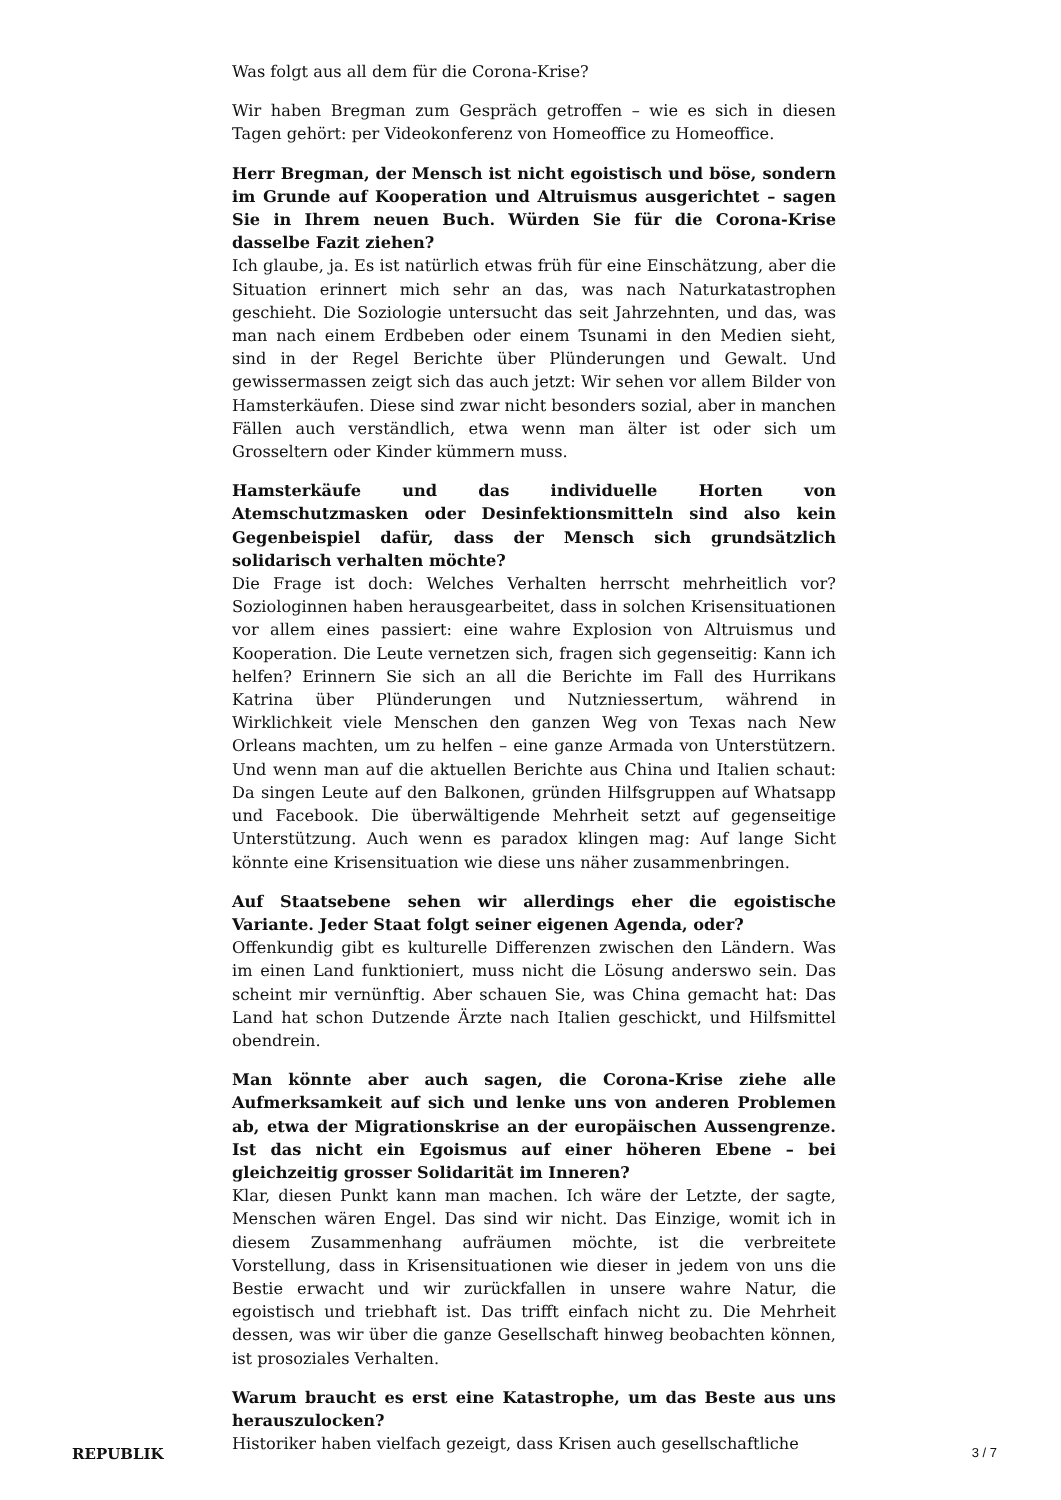Was folgt aus all dem für die Corona-Krise?
Wir haben Bregman zum Gespräch getroffen – wie es sich in diesen Tagen gehört: per Videokonferenz von Homeoffice zu Homeoffice.
Herr Bregman, der Mensch ist nicht egoistisch und böse, sondern im Grunde auf Kooperation und Altruismus ausgerichtet – sagen Sie in Ihrem neuen Buch. Würden Sie für die Corona-Krise dasselbe Fazit ziehen?
Ich glaube, ja. Es ist natürlich etwas früh für eine Einschätzung, aber die Situation erinnert mich sehr an das, was nach Naturkatastrophen geschieht. Die Soziologie untersucht das seit Jahrzehnten, und das, was man nach einem Erdbeben oder einem Tsunami in den Medien sieht, sind in der Regel Berichte über Plünderungen und Gewalt. Und gewissermassen zeigt sich das auch jetzt: Wir sehen vor allem Bilder von Hamsterkäufen. Diese sind zwar nicht besonders sozial, aber in manchen Fällen auch verständlich, etwa wenn man älter ist oder sich um Grosseltern oder Kinder kümmern muss.
Hamsterkäufe und das individuelle Horten von Atemschutzmasken oder Desinfektionsmitteln sind also kein Gegenbeispiel dafür, dass der Mensch sich grundsätzlich solidarisch verhalten möchte?
Die Frage ist doch: Welches Verhalten herrscht mehrheitlich vor? Soziologinnen haben herausgearbeitet, dass in solchen Krisensituationen vor allem eines passiert: eine wahre Explosion von Altruismus und Kooperation. Die Leute vernetzen sich, fragen sich gegenseitig: Kann ich helfen? Erinnern Sie sich an all die Berichte im Fall des Hurrikans Katrina über Plünderungen und Nutzniessertum, während in Wirklichkeit viele Menschen den ganzen Weg von Texas nach New Orleans machten, um zu helfen – eine ganze Armada von Unterstützern. Und wenn man auf die aktuellen Berichte aus China und Italien schaut: Da singen Leute auf den Balkonen, gründen Hilfsgruppen auf Whatsapp und Facebook. Die überwältigende Mehrheit setzt auf gegenseitige Unterstützung. Auch wenn es paradox klingen mag: Auf lange Sicht könnte eine Krisensituation wie diese uns näher zusammenbringen.
Auf Staatsebene sehen wir allerdings eher die egoistische Variante. Jeder Staat folgt seiner eigenen Agenda, oder?
Offenkundig gibt es kulturelle Differenzen zwischen den Ländern. Was im einen Land funktioniert, muss nicht die Lösung anderswo sein. Das scheint mir vernünftig. Aber schauen Sie, was China gemacht hat: Das Land hat schon Dutzende Ärzte nach Italien geschickt, und Hilfsmittel obendrein.
Man könnte aber auch sagen, die Corona-Krise ziehe alle Aufmerksamkeit auf sich und lenke uns von anderen Problemen ab, etwa der Migrationskrise an der europäischen Aussengrenze. Ist das nicht ein Egoismus auf einer höheren Ebene – bei gleichzeitig grosser Solidarität im Inneren?
Klar, diesen Punkt kann man machen. Ich wäre der Letzte, der sagte, Menschen wären Engel. Das sind wir nicht. Das Einzige, womit ich in diesem Zusammenhang aufräumen möchte, ist die verbreitete Vorstellung, dass in Krisensituationen wie dieser in jedem von uns die Bestie erwacht und wir zurückfallen in unsere wahre Natur, die egoistisch und triebhaft ist. Das trifft einfach nicht zu. Die Mehrheit dessen, was wir über die ganze Gesellschaft hinweg beobachten können, ist prosoziales Verhalten.
Warum braucht es erst eine Katastrophe, um das Beste aus uns herauszulocken?
Historiker haben vielfach gezeigt, dass Krisen auch gesellschaftliche
REPUBLIK 3 / 7